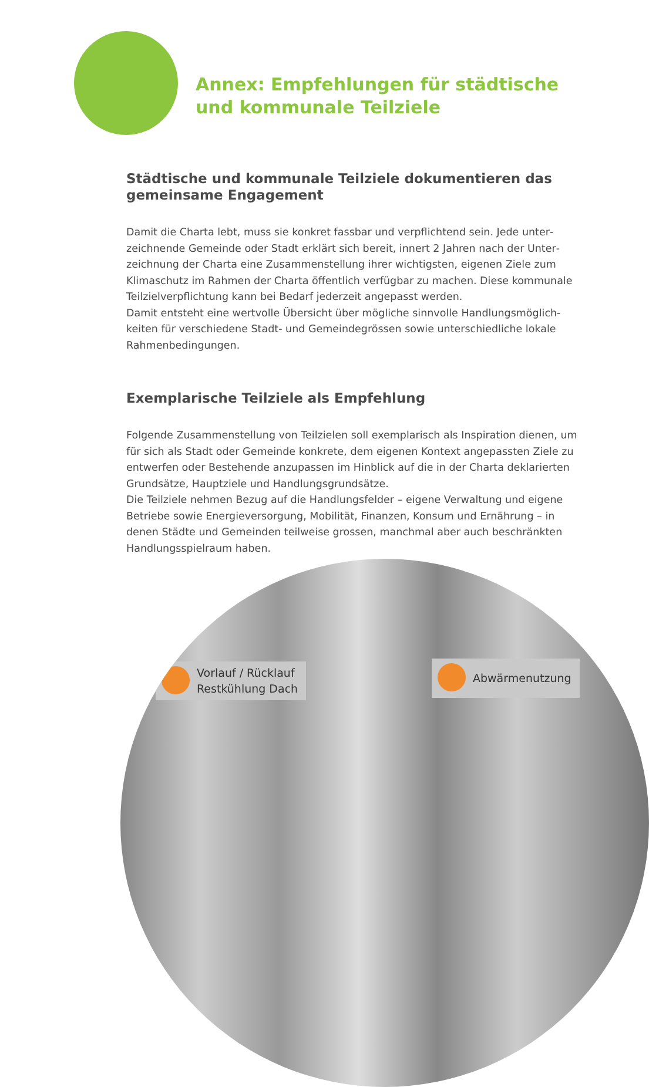Annex: Empfehlungen für städtische
und kommunale Teilziele
Städtische und kommunale Teilziele dokumentieren das gemeinsame Engagement
Damit die Charta lebt, muss sie konkret fassbar und verpflichtend sein. Jede unter­zeichnende Gemeinde oder Stadt erklärt sich bereit, innert 2 Jahren nach der Unter­zeichnung der Charta eine Zusammenstellung ihrer wichtigsten, eigenen Ziele zum Klimaschutz im Rahmen der Charta öffentlich verfügbar zu machen. Diese kommu­nale Teilzielverpflichtung kann bei Bedarf jederzeit angepasst werden.
Damit entsteht eine wertvolle Übersicht über mögliche sinnvolle Handlungsmöglich­keiten für verschiedene Stadt- und Gemeindegrössen sowie unterschiedliche lokale Rahmenbedingungen.
Exemplarische Teilziele als Empfehlung
Folgende Zusammenstellung von Teilzielen soll exemplarisch als Inspiration dienen, um für sich als Stadt oder Gemeinde konkrete, dem eigenen Kontext angepassten Ziele zu entwerfen oder Bestehende anzupassen im Hinblick auf die in der Charta deklarierten Grundsätze, Hauptziele und Handlungsgrundsätze.
Die Teilziele nehmen Bezug auf die Handlungsfelder – eigene Verwaltung und eige­ne Betriebe sowie Energieversorgung, Mobilität, Finanzen, Konsum und Ernährung – in denen Städte und Gemeinden teilweise grossen, manchmal aber auch beschränk­ten Handlungsspielraum haben.
Vorlauf / Rücklauf
Restkühlung Dach
Abwärmenutzung